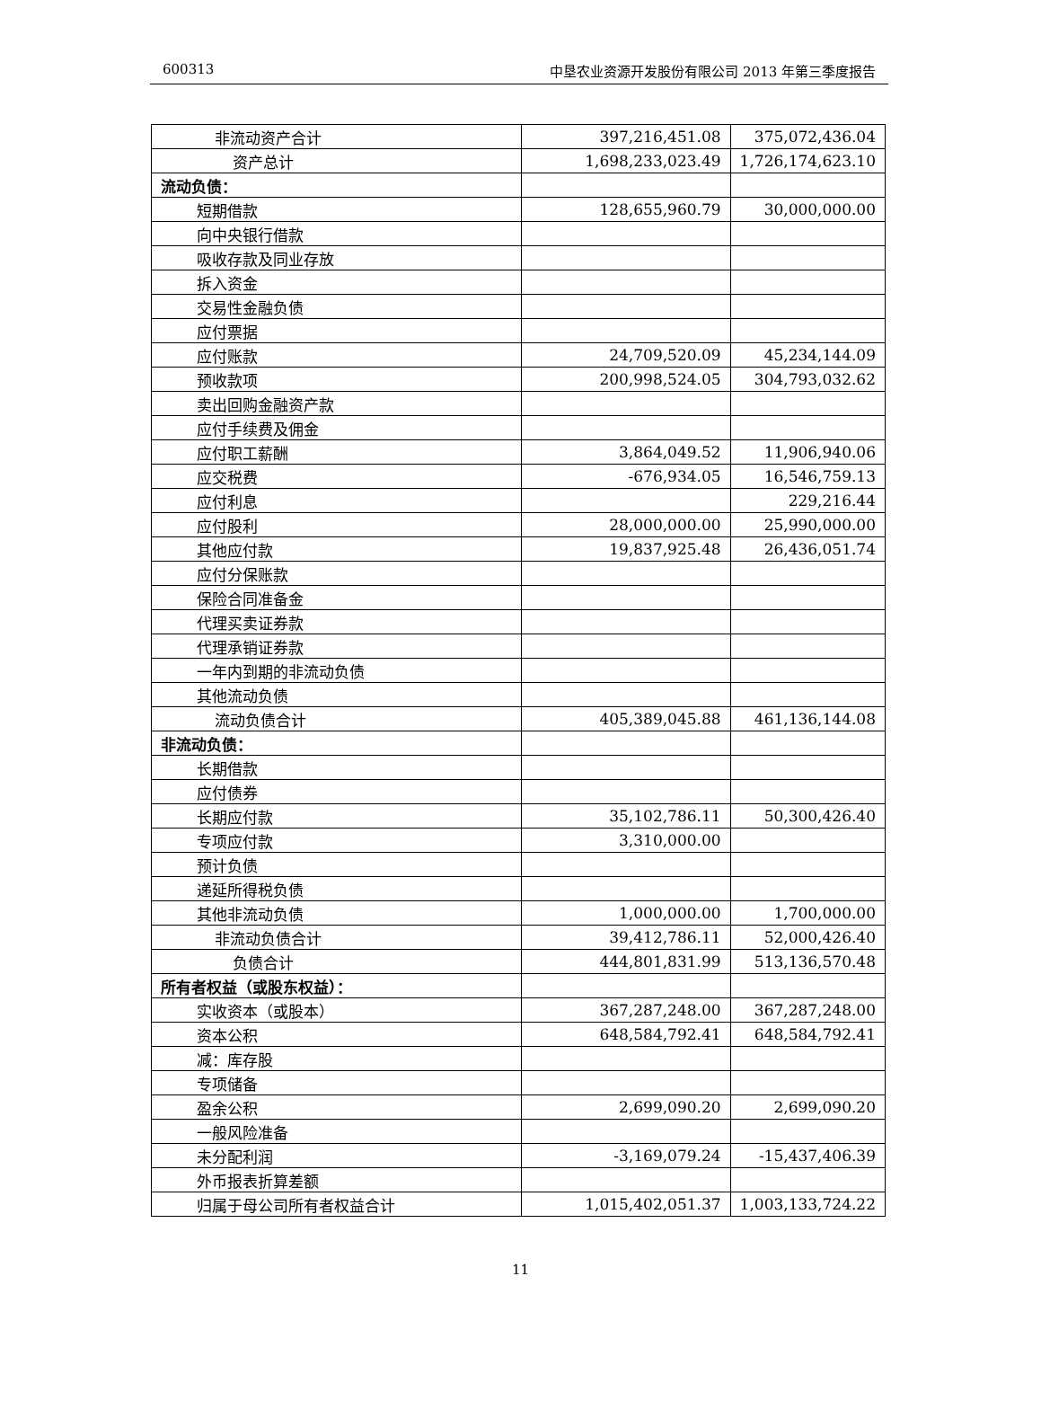600313 中垦农业资源开发股份有限公司 2013 年第三季度报告
| 非流动资产合计 | 397,216,451.08 | 375,072,436.04 |
| 资产总计 | 1,698,233,023.49 | 1,726,174,623.10 |
| 流动负债： | | |
| 短期借款 | 128,655,960.79 | 30,000,000.00 |
| 向中央银行借款 | | |
| 吸收存款及同业存放 | | |
| 拆入资金 | | |
| 交易性金融负债 | | |
| 应付票据 | | |
| 应付账款 | 24,709,520.09 | 45,234,144.09 |
| 预收款项 | 200,998,524.05 | 304,793,032.62 |
| 卖出回购金融资产款 | | |
| 应付手续费及佣金 | | |
| 应付职工薪酬 | 3,864,049.52 | 11,906,940.06 |
| 应交税费 | -676,934.05 | 16,546,759.13 |
| 应付利息 | | 229,216.44 |
| 应付股利 | 28,000,000.00 | 25,990,000.00 |
| 其他应付款 | 19,837,925.48 | 26,436,051.74 |
| 应付分保账款 | | |
| 保险合同准备金 | | |
| 代理买卖证券款 | | |
| 代理承销证券款 | | |
| 一年内到期的非流动负债 | | |
| 其他流动负债 | | |
| 流动负债合计 | 405,389,045.88 | 461,136,144.08 |
| 非流动负债： | | |
| 长期借款 | | |
| 应付债券 | | |
| 长期应付款 | 35,102,786.11 | 50,300,426.40 |
| 专项应付款 | 3,310,000.00 | |
| 预计负债 | | |
| 递延所得税负债 | | |
| 其他非流动负债 | 1,000,000.00 | 1,700,000.00 |
| 非流动负债合计 | 39,412,786.11 | 52,000,426.40 |
| 负债合计 | 444,801,831.99 | 513,136,570.48 |
| 所有者权益（或股东权益）： | | |
| 实收资本（或股本） | 367,287,248.00 | 367,287,248.00 |
| 资本公积 | 648,584,792.41 | 648,584,792.41 |
| 减：库存股 | | |
| 专项储备 | | |
| 盈余公积 | 2,699,090.20 | 2,699,090.20 |
| 一般风险准备 | | |
| 未分配利润 | -3,169,079.24 | -15,437,406.39 |
| 外币报表折算差额 | | |
| 归属于母公司所有者权益合计 | 1,015,402,051.37 | 1,003,133,724.22 |
11